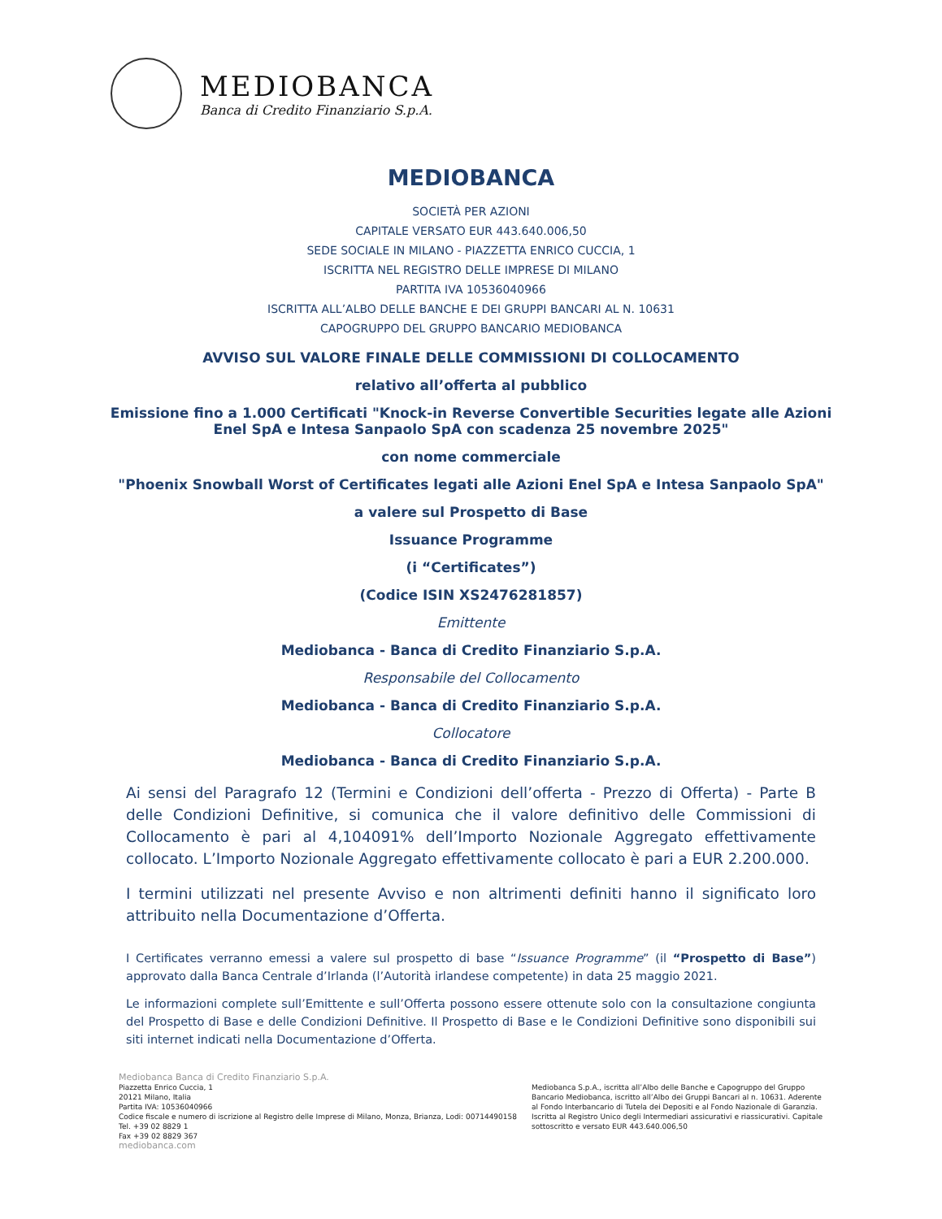MEDIOBANCA
Banca di Credito Finanziario S.p.A.
MEDIOBANCA
SOCIETÀ PER AZIONI
CAPITALE VERSATO EUR 443.640.006,50
SEDE SOCIALE IN MILANO - PIAZZETTA ENRICO CUCCIA, 1
ISCRITTA NEL REGISTRO DELLE IMPRESE DI MILANO
PARTITA IVA 10536040966
ISCRITTA ALL’ALBO DELLE BANCHE E DEI GRUPPI BANCARI AL N. 10631
CAPOGRUPPO DEL GRUPPO BANCARIO MEDIOBANCA
AVVISO SUL VALORE FINALE DELLE COMMISSIONI DI COLLOCAMENTO
relativo all’offerta al pubblico
Emissione fino a 1.000 Certificati "Knock-in Reverse Convertible Securities legate alle Azioni
Enel SpA e Intesa Sanpaolo SpA con scadenza 25 novembre 2025"
con nome commerciale
"Phoenix Snowball Worst of Certificates legati alle Azioni Enel SpA e Intesa Sanpaolo SpA"
a valere sul Prospetto di Base
Issuance Programme
(i “Certificates”)
(Codice ISIN XS2476281857)
Emittente
Mediobanca - Banca di Credito Finanziario S.p.A.
Responsabile del Collocamento
Mediobanca - Banca di Credito Finanziario S.p.A.
Collocatore
Mediobanca - Banca di Credito Finanziario S.p.A.
Ai sensi del Paragrafo 12 (Termini e Condizioni dell’offerta - Prezzo di Offerta) - Parte B delle Condizioni Definitive, si comunica che il valore definitivo delle Commissioni di Collocamento è pari al 4,104091% dell’Importo Nozionale Aggregato effettivamente collocato. L’Importo Nozionale Aggregato effettivamente collocato è pari a EUR 2.200.000.
I termini utilizzati nel presente Avviso e non altrimenti definiti hanno il significato loro attribuito nella Documentazione d’Offerta.
I Certificates verranno emessi a valere sul prospetto di base “Issuance Programme” (il “Prospetto di Base”) approvato dalla Banca Centrale d’Irlanda (l’Autorità irlandese competente) in data 25 maggio 2021.
Le informazioni complete sull’Emittente e sull’Offerta possono essere ottenute solo con la consultazione congiunta del Prospetto di Base e delle Condizioni Definitive. Il Prospetto di Base e le Condizioni Definitive sono disponibili sui siti internet indicati nella Documentazione d’Offerta.
Mediobanca Banca di Credito Finanziario S.p.A.
Piazzetta Enrico Cuccia, 1
20121 Milano, Italia
Partita IVA: 10536040966
Codice fiscale e numero di iscrizione al Registro delle Imprese di Milano, Monza, Brianza, Lodi: 00714490158
Tel. +39 02 8829 1
Fax +39 02 8829 367
mediobanca.com
Mediobanca S.p.A., iscritta all’Albo delle Banche e Capogruppo del Gruppo Bancario Mediobanca, iscritto all’Albo dei Gruppi Bancari al n. 10631. Aderente al Fondo Interbancario di Tutela dei Depositi e al Fondo Nazionale di Garanzia. Iscritta al Registro Unico degli Intermediari assicurativi e riassicurativi. Capitale sottoscritto e versato EUR 443.640.006,50